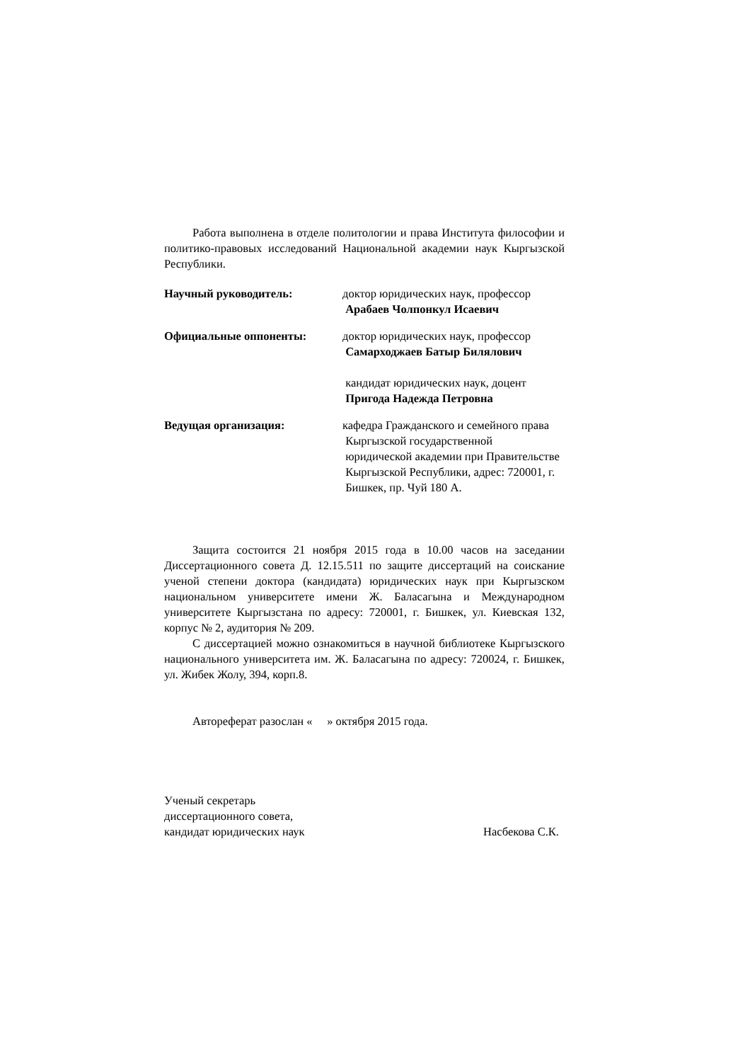Работа выполнена в отделе политологии и права Института философии и политико-правовых исследований Национальной академии наук Кыргызской Республики.
Научный руководитель: доктор юридических наук, профессор
Арабаев Чолпонкул Исаевич
Официальные оппоненты: доктор юридических наук, профессор
Самарходжаев Батыр Билялович
кандидат юридических наук, доцент
Пригода Надежда Петровна
Ведущая организация: кафедра Гражданского и семейного права
Кыргызской государственной
юридической академии при Правительстве
Кыргызской Республики, адрес: 720001, г.
Бишкек, пр. Чуй 180 А.
Защита состоится 21 ноября 2015 года в 10.00 часов на заседании Диссертационного совета Д. 12.15.511 по защите диссертаций на соискание ученой степени доктора (кандидата) юридических наук при Кыргызском национальном университете имени Ж. Баласагына и Международном университете Кыргызстана по адресу: 720001, г. Бишкек, ул. Киевская 132, корпус № 2, аудитория № 209.
С диссертацией можно ознакомиться в научной библиотеке Кыргызского национального университета им. Ж. Баласагына по адресу: 720024, г. Бишкек, ул. Жибек Жолу, 394, корп.8.
Автореферат разослан « » октября 2015 года.
Ученый секретарь
диссертационного совета,
кандидат юридических наук
Насбекова С.К.